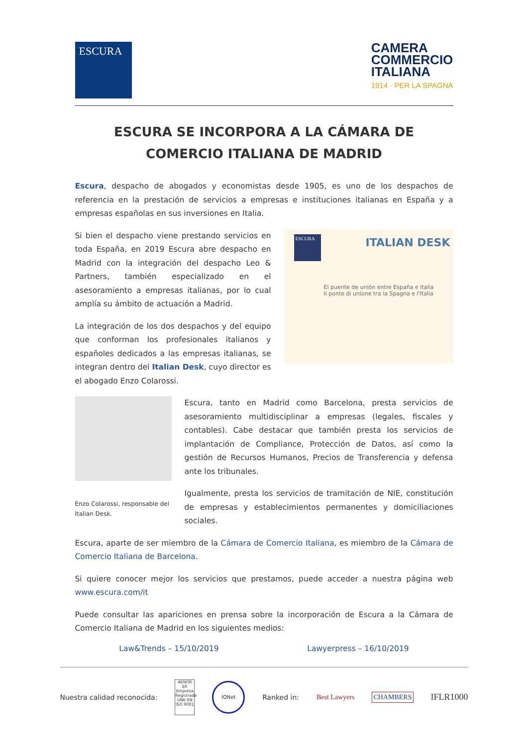ESCURA
CAMERA
COMMERCIO
ITALIANA
1914 · PER LA SPAGNA
ESCURA SE INCORPORA A LA CÁMARA DE COMERCIO ITALIANA DE MADRID
Escura, despacho de abogados y economistas desde 1905, es uno de los despachos de referencia en la prestación de servicios a empresas e instituciones italianas en España y a empresas españolas en sus inversiones en Italia.
Si bien el despacho viene prestando servicios en toda España, en 2019 Escura abre despacho en Madrid con la integración del despacho Leo & Partners, también especializado en el asesoramiento a empresas italianas, por lo cual amplía su ámbito de actuación a Madrid.
La integración de los dos despachos y del equipo que conforman los profesionales italianos y españoles dedicados a las empresas italianas, se integran dentro del Italian Desk, cuyo director es el abogado Enzo Colarossi.
ESCURA ITALIAN DESK
El puente de unión entre España e Italia
Il ponte di unione tra la Spagna e l'Italia
Enzo Colarossi, responsable del Italian Desk.
Escura, tanto en Madrid como Barcelona, presta servicios de asesoramiento multidisciplinar a empresas (legales, fiscales y contables). Cabe destacar que también presta los servicios de implantación de Compliance, Protección de Datos, así como la gestión de Recursos Humanos, Precios de Transferencia y defensa ante los tribunales.
Igualmente, presta los servicios de tramitación de NIE, constitución de empresas y establecimientos permanentes y domiciliaciones sociales.
Escura, aparte de ser miembro de la Cámara de Comercio Italiana, es miembro de la Cámara de Comercio Italiana de Barcelona.
Si quiere conocer mejor los servicios que prestamos, puede acceder a nuestra página web www.escura.com/it
Puede consultar las apariciones en prensa sobre la incorporación de Escura a la Cámara de Comercio Italiana de Madrid en los siguientes medios:
Law&Trends – 15/10/2019 Lawyerpress – 16/10/2019
Nuestra calidad reconocida:
AENOR ER Empresa Registrada UNE-EN ISO 9001
IQNet
Ranked in: Best Lawyers CHAMBERS IFLR1000